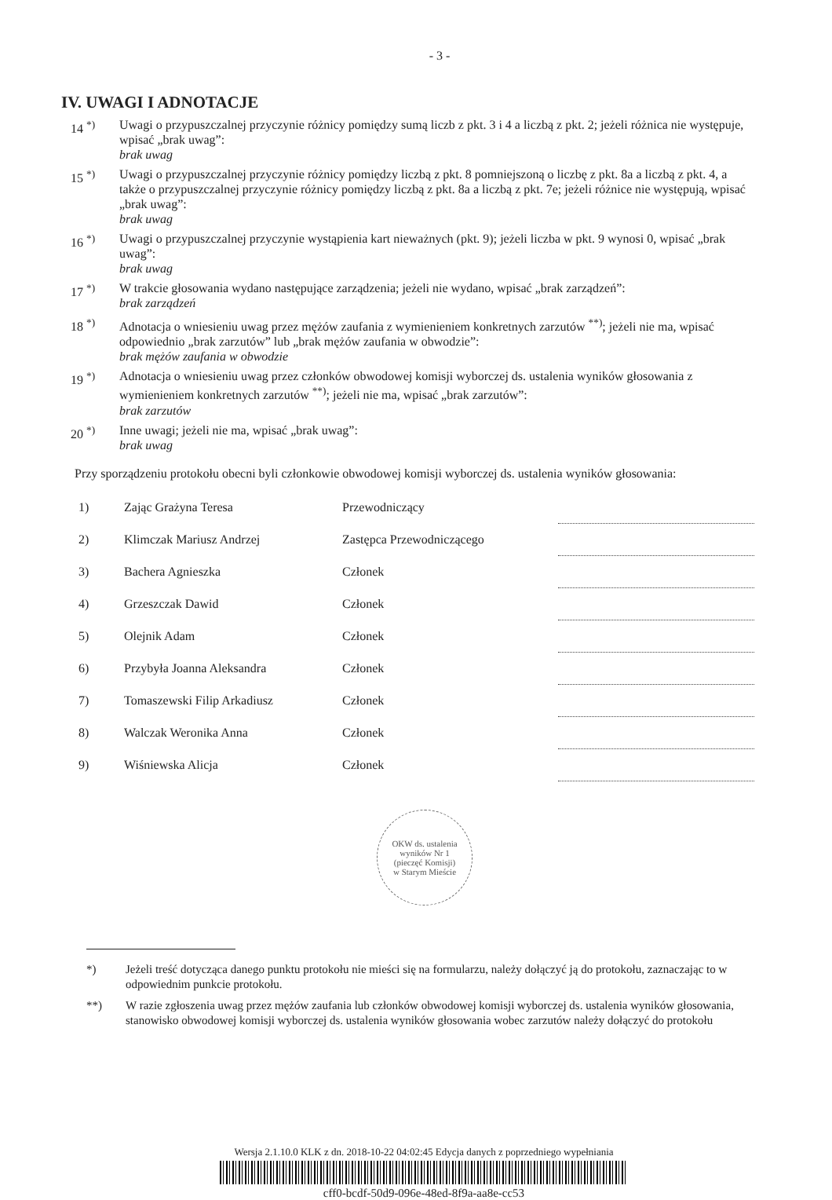- 3 -
IV. UWAGI I ADNOTACJE
14 <sup>*)</sup> Uwagi o przypuszczalnej przyczynie różnicy pomiędzy sumą liczb z pkt. 3 i 4 a liczbą z pkt. 2; jeżeli różnica nie występuje, wpisać „brak uwag”:
brak uwag
15 <sup>*)</sup> Uwagi o przypuszczalnej przyczynie różnicy pomiędzy liczbą z pkt. 8 pomniejszoną o liczbę z pkt. 8a a liczbą z pkt. 4, a także o przypuszczalnej przyczynie różnicy pomiędzy liczbą z pkt. 8a a liczbą z pkt. 7e; jeżeli różnice nie występują, wpisać „brak uwag”:
brak uwag
16 <sup>*)</sup> Uwagi o przypuszczalnej przyczynie wystąpienia kart nieważnych (pkt. 9); jeżeli liczba w pkt. 9 wynosi 0, wpisać „brak uwag”:
brak uwag
17 <sup>*)</sup> W trakcie głosowania wydano następujące zarządzenia; jeżeli nie wydano, wpisać „brak zarządzeń”:
brak zarządzeń
18 <sup>*)</sup> Adnotacja o wniesieniu uwag przez mężów zaufania z wymienieniem konkretnych zarzutów <sup>**)</sup>; jeżeli nie ma, wpisać odpowiednio „brak zarzutów” lub „brak mężów zaufania w obwodzie”:
brak mężów zaufania w obwodzie
19 <sup>*)</sup> Adnotacja o wniesieniu uwag przez członków obwodowej komisji wyborczej ds. ustalenia wyników głosowania z wymienieniem konkretnych zarzutów <sup>**)</sup>; jeżeli nie ma, wpisać „brak zarzutów”:
brak zarzutów
20 <sup>*)</sup> Inne uwagi; jeżeli nie ma, wpisać „brak uwag”:
brak uwag
Przy sporządzeniu protokołu obecni byli członkowie obwodowej komisji wyborczej ds. ustalenia wyników głosowania:
| 1) | Zając Grażyna Teresa | Przewodniczący | |
| 2) | Klimczak Mariusz Andrzej | Zastępca Przewodniczącego | |
| 3) | Bachera Agnieszka | Członek | |
| 4) | Grzeszczak Dawid | Członek | |
| 5) | Olejnik Adam | Członek | |
| 6) | Przybyła Joanna Aleksandra | Członek | |
| 7) | Tomaszewski Filip Arkadiusz | Członek | |
| 8) | Walczak Weronika Anna | Członek | |
| 9) | Wiśniewska Alicja | Członek | |
OKW ds. ustalenia wyników Nr 1
(pieczęć Komisji)
w Starym Mieście
*) Jeżeli treść dotycząca danego punktu protokołu nie mieści się na formularzu, należy dołączyć ją do protokołu, zaznaczając to w odpowiednim punkcie protokołu.
**) W razie zgłoszenia uwag przez mężów zaufania lub członków obwodowej komisji wyborczej ds. ustalenia wyników głosowania, stanowisko obwodowej komisji wyborczej ds. ustalenia wyników głosowania wobec zarzutów należy dołączyć do protokołu
Wersja 2.1.10.0 KLK z dn. 2018-10-22 04:02:45 Edycja danych z poprzedniego wypełniania
cff0-bcdf-50d9-096e-48ed-8f9a-aa8e-cc53